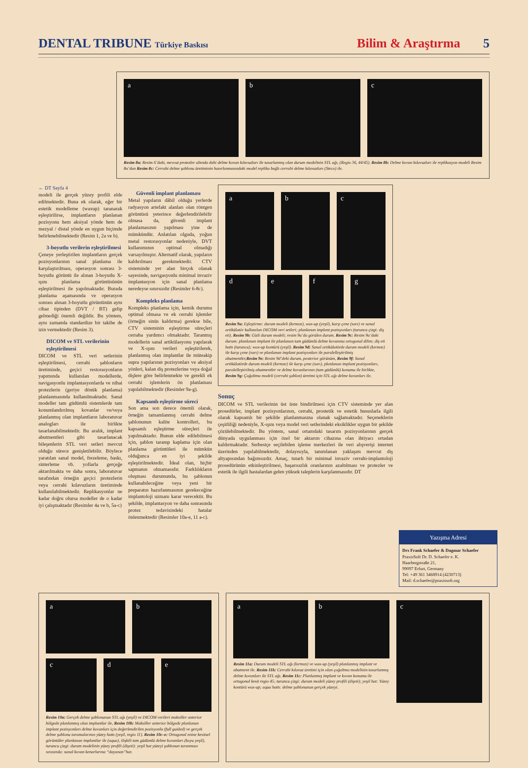DENTAL TRIBUNE Türkiye Baskısı
Bilim & Araştırma 5
a b c
Resim 8a: Resim 6’daki, mevcut protezler altında dahi delme kovan kılavuzları ile tasarlanmış olan durum modelinin STL ağı, (Regio 36, 44/45). Resim 8b: Delme kovan kılavuzları ile replikasyon modeli Resim 8a’dan Resim 8c: Cerrahi delme şablonu üretiminin hazırlanmasındaki model replika bağlı cerrahi delme kılavuzları (Steco) ile.
← DT Sayfa 4
modeli ile gerçek yüzey profili elde edilmektedir. Buna ek olarak, eğer bir estetik modelleme (waxup) taranarak eşleştirilirse, implantların planlanan pozisyonu hem aksiyal yönde hem de mezyal / distal yönde en uygun biçimde belirlenebilmektedir (Resim 1, 2a ve b).
3-boyutlu verilerin eşleştirilmesi
Çeneye yerleştirilen implantların gerçek pozisyonlarının sanal planlama ile karşılaştırılması, operasyon sonrası 3- boyutlu görüntü ile alınan 3-boyutlu X-ışını planlama görüntüsünün eşleştirilmesi ile yapılmaktadır. Burada planlama aşamasında ve operasyon sonrası alınan 3-boyutlu görüntünün aynı cihaz tipinden (DVT / BT) gelip gelmediği önemli değildir. Bu yöntem, aynı zamanda standardize bir takibe de izin vermektedir (Resim 3).
DICOM ve STL verilerinin eşleştirilmesi
DICOM ve STL veri setlerinin eşleştirilmesi, cerrahi şablonların üretiminde, geçici restorasyonların yapımında kullanılan modellerde, navigasyonlu implantasyonlarda ve nihai protezlerin (geriye dönük planlama) planlanmasında kullanılmaktadır. Sanal modeller tam güdümlü sistemlerde tam konumlandırılmış kovanlar ve/veya planlanmış olan implantların laboratuvar analogları ile birlikte tasarlanabilmektedir. Bu aralık, implant abutmentleri gibi tasarlanacak bileşenlerin STL veri setleri mevcut olduğu sürece genişletilebilir. Böylece yaratılan sanal model, frezeleme, baskı, sinterleme vb. yollarla gerçeğe aktarılmakta ve daha sonra, laboratuvar tarafından örneğin geçici protezlerin veya cerrahi kılavuzların üretiminde kullanılabilmektedir. Replikasyonlar ne kadar doğru olursa modeller de o kadar iyi çalışmaktadır (Resimler 4a ve b, 5a-c)
Güvenli implant planlaması
Metal yapıların dâhil olduğu yerlerde radyasyon artefakt alanları olan röntgen görüntüsü yeterince değerlendirilebilir olmasa da, güvenli implant planlamasının yapılması yine de mümkündür. Anlatılan olguda, yoğun metal restorasyonlar nedeniyle, DVT kullanımının optimal olmadığı varsayılmıştır. Alternatif olarak, yapıların kaldırılması gerekmektedir. CTV sisteminde yer alan birçok olanak sayesinde, navigasyonlu minimal invaziv implantasyon için sanal planlama neredeyse sınırsızdır (Resimler 6-8c).
Kompleks planlama
Kompleks planlama için, kemik durumu optimal olmasa ve ek cerrahi işlemler (örneğin sinüs kaldırma) gerekse bile, CTV sisteminin eşleştirme süreçleri cerraha yardımcı olmaktadır. Taranmış modellerin sanal artikülasyonu yapılarak ve X-ışını verileri eşleştirilerek, planlanmış olan implantlar ile müteakip supra yapılarının pozisyonları ve aksiyal yönleri, kalan diş protezlerine veya doğal dişlere göre belirlenmekte ve gerekli ek cerrahi işlemlerin ön planlaması yapılabilmektedir (Resimler 9a-g).
Kapsamlı eşleştirme süreci
Son ama son derece önemli olarak, örneğin tamamlanmış cerrahi delme şablonunun kalite kontrolleri, bu kapsamlı eşleştirme süreçleri ile yapılmaktadır. Bunun elde edilebilmesi için, şablon taranıp kaplama için olan planlama görüntüleri ile mümkün olduğunca en iyi şekilde eşleştirilmektedir. İdeal olan, hiçbir sapmanın olmamasıdır. Farklılıkların oluşması durumunda, bu şablonun kullanabileceğine veya yeni bir preparatın hazırlanmasının gerekeceğine implantoloji uzmanı karar verecektir. Bu şekilde, implantasyon ve daha sonrasında protez tedavisindeki hatalar önlenmektedir (Resimler 10a-e, 11 a-c).
a b c
d e f g
Resim 9a: Eşleştirme: durum modeli (kırmızı), wax-up (yeşil), karşı çene (sarı) ve sanal artikülatör kullanılan DICOM veri setleri; planlanan implant pozisyonları (turuncu çizgi: diş eti). Resim 9b: Gizli durum modeli; resim 9a’da görülen durum. Resim 9c: Resim 9a’daki durum: planlanan implant ile planlanan tam güdümlü delme kovanına ortogonal dilim; diş eti hattı (turuncu); wax-up kontürü (yeşil). Resim 9d: Sanal artikülatörde durum modeli (kırmızı) ile karşı çene (sarı) ve planlanan implant pozisyonları ile paralelleştirilmiş abutmentler,Resim 9e: Resim 9d’deki durum, posterior görünüm, Resim 9f: Sanal artikülatörde durum modeli (kırmızı) ile karşı çene (sarı), planlanan implant pozisyonları, paralelleştirilmiş abutmentler ve delme kovanlarının (tam güdümlü) konumu ile birlikte, Resim 9g: Çoğaltma modeli (cerrahi şablon) üretimi için STL ağı delme kovanları ile.
Sonuç
DICOM ve STL verilerinin üst üste bindirilmesi için CTV sisteminde yer alan prosedürler, implant pozisyonlarının, cerrahi, prostetik ve estetik hususlarla ilgili olarak kapsamlı bir şekilde planlanmasına olanak sağlamaktadır. Seçeneklerin çeşitliliği nedeniyle, X-ışını veya model veri setlerindeki eksiklikler uygun bir şekilde çözülebilmektedir. Bu yöntem, sanal ortamdaki tasarım pozisyonlarının gerçek dünyada uygulanması için özel bir aktarım cihazına olan ihtiyacı ortadan kaldırmaktadır. Serbestçe seçilebilen işleme merkezleri ile veri alışverişi internet üzerinden yapılabilmektedir, dolayısıyla, tanımlanan yaklaşım mevcut diş altyapısından bağımsızdır. Amaç, tutarlı bir minimal invaziv cerrahi-implantoloji prosedürünün etkinleştirilmesi, başarısızlık oranlarının azaltılması ve protezler ve estetik ile ilgili hastalardan gelen yüksek taleplerin karşılanmasıdır. DT
Yazışma Adresi
Drs Frank Schaefer & Dagmar Schaefer
PraxisSoft Dr. D. Schaefer e. K.
Haarbergstraße 21,
99097 Erfurt, Germany
Tel: +49 361 3468914 (4230713)
Mail: d.schaefer@praxissoft.org
a b
c d e
Resim 10a: Gerçek delme şablonunun STL ağı (yeşil) ve DICOM verileri maksiller anterior bölgede planlanmış olan implantlar ile, Resim 10b: Maksiller anterior bölgede planlanan implant pozisyonları delme kovanları için değerlendirilen pozisyonla (full guided) ve gerçek delme şablonu taramalarının yüzey hattı (yeşil, regio 11). Resim 10c–e: Ortagonal enine kesitsel görüntüler planlanan implantlar ile (aqua), ilişkili tam güdümlü delme kovanları (koyu yeşil), turuncu çizgi: durum modelinin yüzey profili (dişeti): yeşil hat yüzeyi şablonun taranması sırasında: sanal kovan kenarlarına “dayanan”hat.
a b
Resim 11a: Durum modeli STL ağı (kırmızı) ve wax-up (yeşil) planlanmış implant ve abutment ile. Resim 11b: Cerrahi kılavuz üretimi için olan çoğaltma modelinin tasarlanmış delme kovanları ile STL ağı. Resim 11c: Planlanmış implant ve kovan konumu ile ortagonal kesit regio 45; turuncu çizgi: durum modeli yüzey profili (dişeti); yeşil hat: Yüzey kontürü wax-up; aqua hattı: delme şablonunun gerçek yüzeyi.
c